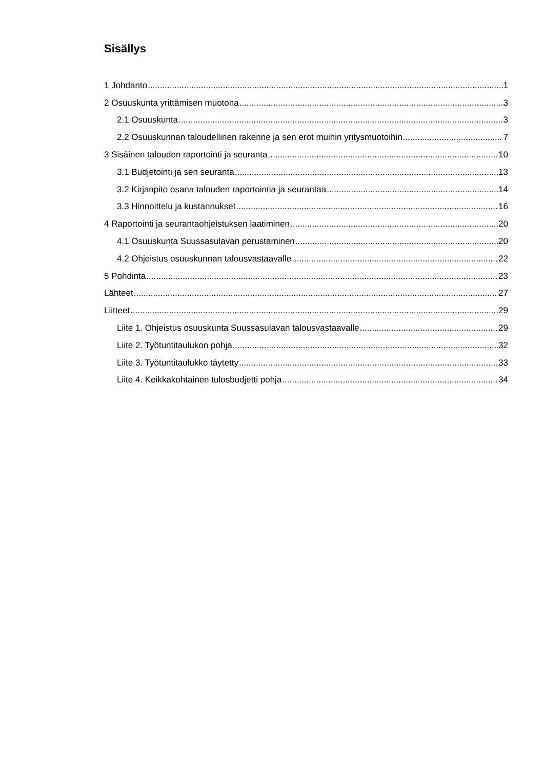Sisällys
1 Johdanto 1
2 Osuuskunta yrittämisen muotona 3
2.1 Osuuskunta 3
2.2 Osuuskunnan taloudellinen rakenne ja sen erot muihin yritysmuotoihin 7
3 Sisäinen talouden raportointi ja seuranta 10
3.1 Budjetointi ja sen seuranta 13
3.2 Kirjanpito osana talouden raportointia ja seurantaa 14
3.3 Hinnoittelu ja kustannukset 16
4 Raportointi ja seurantaohjeistuksen laatiminen 20
4.1 Osuuskunta Suussasulavan perustaminen 20
4.2 Ohjeistus osuuskunnan talousvastaavalle 22
5 Pohdinta 23
Lähteet 27
Liitteet 29
Liite 1. Ohjeistus osuuskunta Suussasulavan talousvastaavalle 29
Liite 2. Työtuntitaulukon pohja 32
Liite 3. Työtuntitaulukko täytetty 33
Liite 4. Keikkakohtainen tulosbudjetti pohja 34